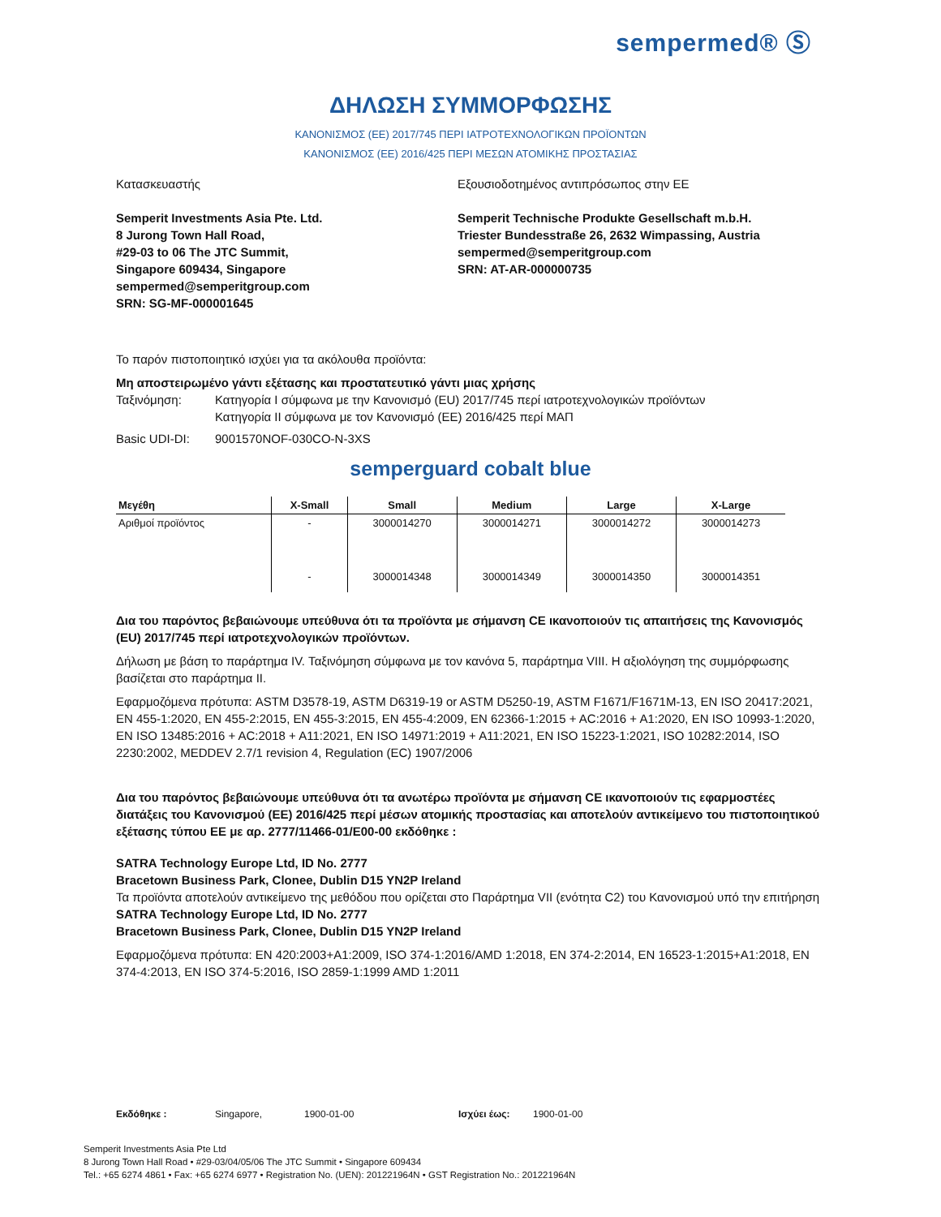sempermed® Ⓢ
ΔΗΛΩΣΗ ΣΥΜΜΟΡΦΩΣΗΣ
ΚΑΝΟΝΙΣΜΟΣ (ΕΕ) 2017/745 ΠΕΡΙ ΙΑΤΡΟΤΕΧΝΟΛΟΓΙΚΩΝ ΠΡΟΪΟΝΤΩΝ
ΚΑΝΟΝΙΣΜΟΣ (ΕΕ) 2016/425 ΠΕΡΙ ΜΕΣΩΝ ΑΤΟΜΙΚΗΣ ΠΡΟΣΤΑΣΙΑΣ
Κατασκευαστής
Semperit Investments Asia Pte. Ltd.
8 Jurong Town Hall Road,
#29-03 to 06 The JTC Summit,
Singapore 609434, Singapore
sempermed@semperitgroup.com
SRN: SG-MF-000001645
Εξουσιοδοτημένος αντιπρόσωπος στην ΕΕ
Semperit Technische Produkte Gesellschaft m.b.H.
Triester Bundesstraße 26, 2632 Wimpassing, Austria
sempermed@semperitgroup.com
SRN: AT-AR-000000735
Το παρόν πιστοποιητικό ισχύει για τα ακόλουθα προϊόντα:
Μη αποστειρωμένο γάντι εξέτασης και προστατευτικό γάντι μιας χρήσης
Ταξινόμηση: Κατηγορία I σύμφωνα με την Κανονισμό (EU) 2017/745 περί ιατροτεχνολογικών προϊόντων
Κατηγορία II σύμφωνα με τον Κανονισμό (ΕΕ) 2016/425 περί ΜΑΠ
Basic UDI-DI: 9001570NOF-030CO-N-3XS
semperguard cobalt blue
| Μεγέθη | X-Small | Small | Medium | Large | X-Large |
| --- | --- | --- | --- | --- | --- |
| Αριθμοί προϊόντος | - | 3000014270 | 3000014271 | 3000014272 | 3000014273 |
| | - | 3000014348 | 3000014349 | 3000014350 | 3000014351 |
Δια του παρόντος βεβαιώνουμε υπεύθυνα ότι τα προϊόντα με σήμανση CE ικανοποιούν τις απαιτήσεις της Κανονισμός (EU) 2017/745 περί ιατροτεχνολογικών προϊόντων.
Δήλωση με βάση το παράρτημα IV. Ταξινόμηση σύμφωνα με τον κανόνα 5, παράρτημα VIII. Η αξιολόγηση της συμμόρφωσης βασίζεται στο παράρτημα II.
Εφαρμοζόμενα πρότυπα: ASTM D3578-19, ASTM D6319-19 or ASTM D5250-19, ASTM F1671/F1671M-13, EN ISO 20417:2021, EN 455-1:2020, EN 455-2:2015, EN 455-3:2015, EN 455-4:2009, EN 62366-1:2015 + AC:2016 + A1:2020, EN ISO 10993-1:2020, EN ISO 13485:2016 + AC:2018 + A11:2021, EN ISO 14971:2019 + A11:2021, EN ISO 15223-1:2021, ISO 10282:2014, ISO 2230:2002, MEDDEV 2.7/1 revision 4, Regulation (EC) 1907/2006
Δια του παρόντος βεβαιώνουμε υπεύθυνα ότι τα ανωτέρω προϊόντα με σήμανση CE ικανοποιούν τις εφαρμοστέες διατάξεις του Κανονισμού (ΕΕ) 2016/425 περί μέσων ατομικής προστασίας και αποτελούν αντικείμενο του πιστοποιητικού εξέτασης τύπου ΕΕ με αρ. 2777/11466-01/E00-00 εκδόθηκε :
SATRA Technology Europe Ltd, ID No. 2777
Bracetown Business Park, Clonee, Dublin D15 YN2P Ireland
Τα προϊόντα αποτελούν αντικείμενο της μεθόδου που ορίζεται στο Παράρτημα VII (ενότητα C2) του Κανονισμού υπό την επιτήρηση
SATRA Technology Europe Ltd, ID No. 2777
Bracetown Business Park, Clonee, Dublin D15 YN2P Ireland
Εφαρμοζόμενα πρότυπα: EN 420:2003+A1:2009, ISO 374-1:2016/AMD 1:2018, EN 374-2:2014, EN 16523-1:2015+A1:2018, EN 374-4:2013, EN ISO 374-5:2016, ISO 2859-1:1999 AMD 1:2011
Εκδόθηκε : Singapore, 1900-01-00 Ισχύει έως: 1900-01-00
Semperit Investments Asia Pte Ltd
8 Jurong Town Hall Road • #29-03/04/05/06 The JTC Summit • Singapore 609434
Tel.: +65 6274 4861 • Fax: +65 6274 6977 • Registration No. (UEN): 201221964N • GST Registration No.: 201221964N